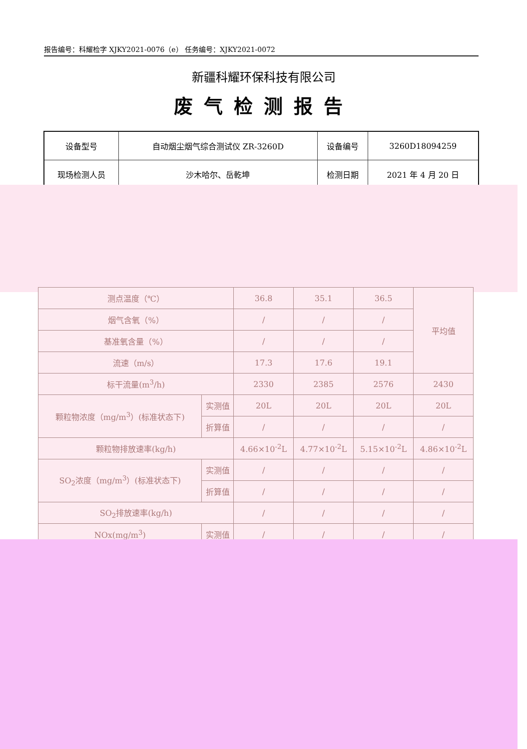报告编号：科耀检字 XJKY2021-0076（e） 任务编号：XJKY2021-0072
新疆科耀环保科技有限公司
废气检测报告
| 设备型号 | 自动烟尘烟气综合测试仪 ZR-3260D | 设备编号 | 3260D18094259 |
| 现场检测人员 | 沙木哈尔、岳乾坤 | 检测日期 | 2021 年 4 月 20 日 |
| 测点温度（℃） | | 36.8 | 35.1 | 36.5 | 平均值 |
| 烟气含氧（%） | | / | / | / | |
| 基准氧含量（%） | | / | / | / | |
| 流速（m/s） | | 17.3 | 17.6 | 19.1 | |
| 标干流量(m<sup>3</sup>/h) | | 2330 | 2385 | 2576 | 2430 |
| 颗粒物浓度（mg/m<sup>3</sup>）(标准状态下) | 实测值 | 20L | 20L | 20L | 20L |
| | 折算值 | / | / | / | / |
| 颗粒物排放速率(kg/h) | | 4.66×10<sup>-2</sup>L | 4.77×10<sup>-2</sup>L | 5.15×10<sup>-2</sup>L | 4.86×10<sup>-2</sup>L |
| SO<sub>2</sub>浓度（mg/m<sup>3</sup>）(标准状态下) | 实测值 | / | / | / | / |
| | 折算值 | / | / | / | / |
| SO<sub>2</sub>排放速率(kg/h) | | / | / | / | / |
| NOx(mg/m<sup>3</sup>) | 实测值 | / | / | / | / |